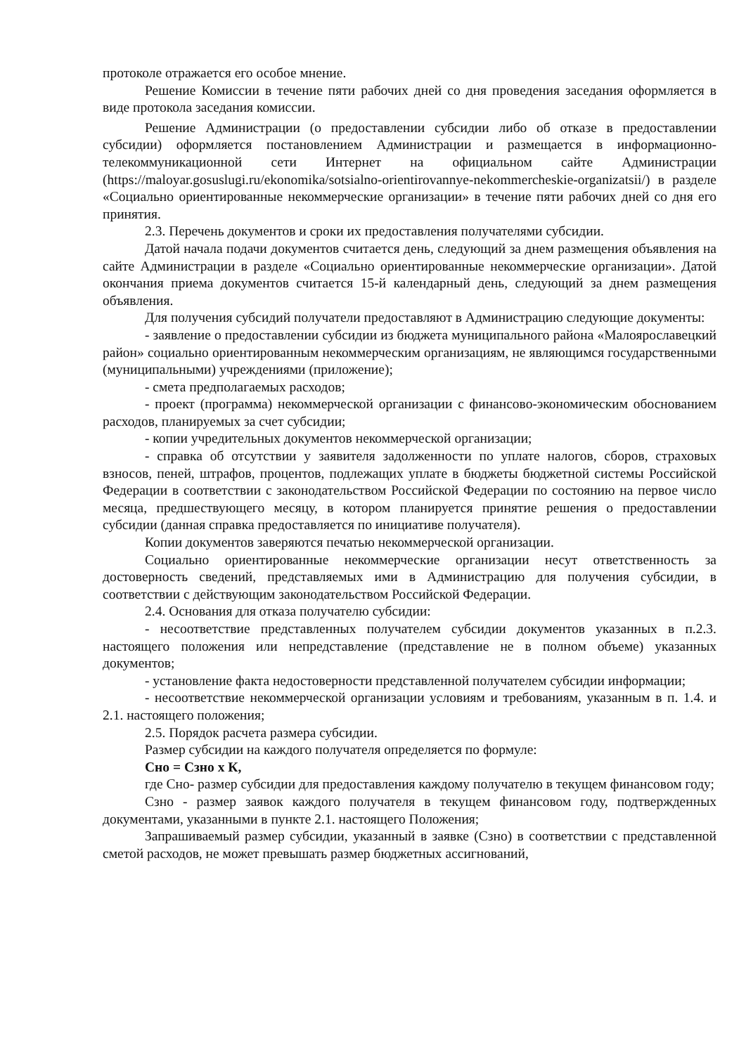протоколе отражается его особое мнение.
Решение Комиссии в течение пяти рабочих дней со дня проведения заседания оформляется в виде протокола заседания комиссии.
Решение Администрации (о предоставлении субсидии либо об отказе в предоставлении субсидии) оформляется постановлением Администрации и размещается в информационно-телекоммуникационной сети Интернет на официальном сайте Администрации (https://maloyar.gosuslugi.ru/ekonomika/sotsialno-orientirovannye-nekommercheskie-organizatsii/) в разделе «Социально ориентированные некоммерческие организации» в течение пяти рабочих дней со дня его принятия.
2.3. Перечень документов и сроки их предоставления получателями субсидии.
Датой начала подачи документов считается день, следующий за днем размещения объявления на сайте Администрации в разделе «Социально ориентированные некоммерческие организации». Датой окончания приема документов считается 15-й календарный день, следующий за днем размещения объявления.
Для получения субсидий получатели предоставляют в Администрацию следующие документы:
- заявление о предоставлении субсидии из бюджета муниципального района «Малоярославецкий район» социально ориентированным некоммерческим организациям, не являющимся государственными (муниципальными) учреждениями (приложение);
- смета предполагаемых расходов;
- проект (программа) некоммерческой организации с финансово-экономическим обоснованием расходов, планируемых за счет субсидии;
- копии учредительных документов некоммерческой организации;
- справка об отсутствии у заявителя задолженности по уплате налогов, сборов, страховых взносов, пеней, штрафов, процентов, подлежащих уплате в бюджеты бюджетной системы Российской Федерации в соответствии с законодательством Российской Федерации по состоянию на первое число месяца, предшествующего месяцу, в котором планируется принятие решения о предоставлении субсидии (данная справка предоставляется по инициативе получателя).
Копии документов заверяются печатью некоммерческой организации.
Социально ориентированные некоммерческие организации несут ответственность за достоверность сведений, представляемых ими в Администрацию для получения субсидии, в соответствии с действующим законодательством Российской Федерации.
2.4. Основания для отказа получателю субсидии:
- несоответствие представленных получателем субсидии документов указанных в п.2.3. настоящего положения или непредставление (представление не в полном объеме) указанных документов;
- установление факта недостоверности представленной получателем субсидии информации;
- несоответствие некоммерческой организации условиям и требованиям, указанным в п. 1.4. и 2.1. настоящего положения;
2.5. Порядок расчета размера субсидии.
Размер субсидии на каждого получателя определяется по формуле:
Сно = Сзно х К,
где Сно- размер субсидии для предоставления каждому получателю в текущем финансовом году;
Сзно - размер заявок каждого получателя в текущем финансовом году, подтвержденных документами, указанными в пункте 2.1. настоящего Положения;
Запрашиваемый размер субсидии, указанный в заявке (Сзно) в соответствии с представленной сметой расходов, не может превышать размер бюджетных ассигнований,